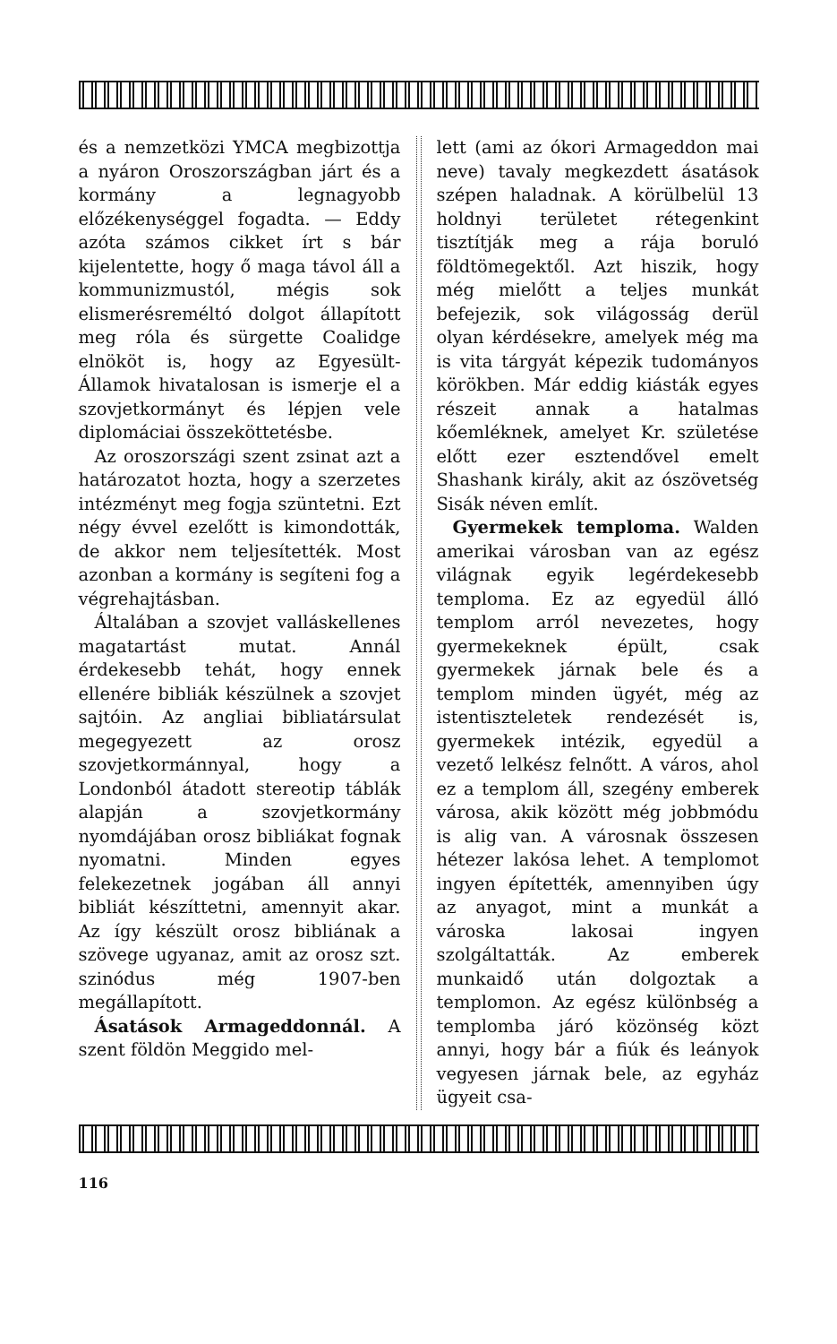és a nemzetközi YMCA megbizottja a nyáron Oroszországban járt és a kormány a legnagyobb előzékenységgel fogadta. — Eddy azóta számos cikket írt s bár kijelentette, hogy ő maga távol áll a kommunizmustól, mégis sok elismerésreméltó dolgot állapított meg róla és sürgette Coalidge elnököt is, hogy az Egyesült-Államok hivatalosan is ismerje el a szovjetkormányt és lépjen vele diplomáciai összeköttetésbe.
Az oroszországi szent zsinat azt a határozatot hozta, hogy a szerzetes intézményt meg fogja szüntetni. Ezt négy évvel ezelőtt is kimondották, de akkor nem teljesítették. Most azonban a kormány is segíteni fog a végrehajtásban.
Általában a szovjet valláskellenes magatartást mutat. Annál érdekesebb tehát, hogy ennek ellenére bibliák készülnek a szovjet sajtóin. Az angliai bibliatársulat megegyezett az orosz szovjetkormánnyal, hogy a Londonból átadott stereotip táblák alapján a szovjetkormány nyomdájában orosz bibliákat fognak nyomatni. Minden egyes felekezetnek jogában áll annyi bibliát készíttetni, amennyit akar. Az így készült orosz bibliának a szövege ugyanaz, amit az orosz szt. szinódus még 1907-ben megállapított.
Ásatások Armageddonnál. A szent földön Meggido mel-
lett (ami az ókori Armageddon mai neve) tavaly megkezdett ásatások szépen haladnak. A körülbelül 13 holdnyi területet rétegenkint tisztítják meg a rája boruló földtömegektől. Azt hiszik, hogy még mielőtt a teljes munkát befejezik, sok világosság derül olyan kérdésekre, amelyek még ma is vita tárgyát képezik tudományos körökben. Már eddig kiásták egyes részeit annak a hatalmas kőemléknek, amelyet Kr. születése előtt ezer esztendővel emelt Shashank király, akit az ószövetség Sisák néven említ.
Gyermekek temploma. Walden amerikai városban van az egész világnak egyik legérdekesebb temploma. Ez az egyedül álló templom arról nevezetes, hogy gyermekeknek épült, csak gyermekek járnak bele és a templom minden ügyét, még az istentiszteletek rendezését is, gyermekek intézik, egyedül a vezető lelkész felnőtt. A város, ahol ez a templom áll, szegény emberek városa, akik között még jobbmódu is alig van. A városnak összesen hétezer lakósa lehet. A templomot ingyen építették, amennyiben úgy az anyagot, mint a munkát a városka lakosai ingyen szolgáltatták. Az emberek munkaidő után dolgoztak a templomon. Az egész különbség a templomba járó közönség közt annyi, hogy bár a fiúk és leányok vegyesen járnak bele, az egyház ügyeit csa-
116